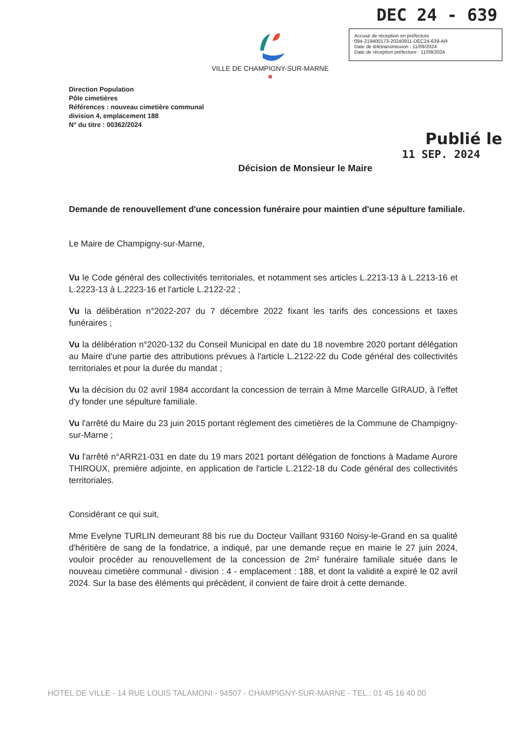DEC 24 - 639
VILLE DE CHAMPIGNY-SUR-MARNE
■
Accusé de réception en préfecture
094-219400173-20240911-DEC24-639-AR
Date de télétransmission : 11/09/2024
Date de réception préfecture : 11/09/2024
Direction Population
Pôle cimetières
Références : nouveau cimetière communal
division 4, emplacement 188
N° du titre : 00362/2024
Publié le
11 SEP. 2024
Décision de Monsieur le Maire
Demande de renouvellement d'une concession funéraire pour maintien d'une sépulture familiale.
Le Maire de Champigny-sur-Marne,
Vu le Code général des collectivités territoriales, et notamment ses articles L.2213-13 à L.2213-16 et L.2223-13 à L.2223-16 et l'article L.2122-22 ;
Vu la délibération n°2022-207 du 7 décembre 2022 fixant les tarifs des concessions et taxes funéraires ;
Vu la délibération n°2020-132 du Conseil Municipal en date du 18 novembre 2020 portant délégation au Maire d'une partie des attributions prévues à l'article L.2122-22 du Code général des collectivités territoriales et pour la durée du mandat ;
Vu la décision du 02 avril 1984 accordant la concession de terrain à Mme Marcelle GIRAUD, à l'effet d'y fonder une sépulture familiale.
Vu l'arrêté du Maire du 23 juin 2015 portant règlement des cimetières de la Commune de Champigny-sur-Marne ;
Vu l'arrêté n°ARR21-031 en date du 19 mars 2021 portant délégation de fonctions à Madame Aurore THIROUX, première adjointe, en application de l'article L.2122-18 du Code général des collectivités territoriales.
Considérant ce qui suit,
Mme Evelyne TURLIN demeurant 88 bis rue du Docteur Vaillant 93160 Noisy-le-Grand en sa qualité d'héritière de sang de la fondatrice, a indiqué, par une demande reçue en mairie le 27 juin 2024, vouloir procéder au renouvellement de la concession de 2m² funéraire familiale située dans le nouveau cimetière communal - division : 4 - emplacement : 188, et dont la validité a expiré le 02 avril 2024. Sur la base des éléments qui précèdent, il convient de faire droit à cette demande.
HOTEL DE VILLE - 14 RUE LOUIS TALAMONI - 94507 - CHAMPIGNY-SUR-MARNE - TEL.: 01 45 16 40 00